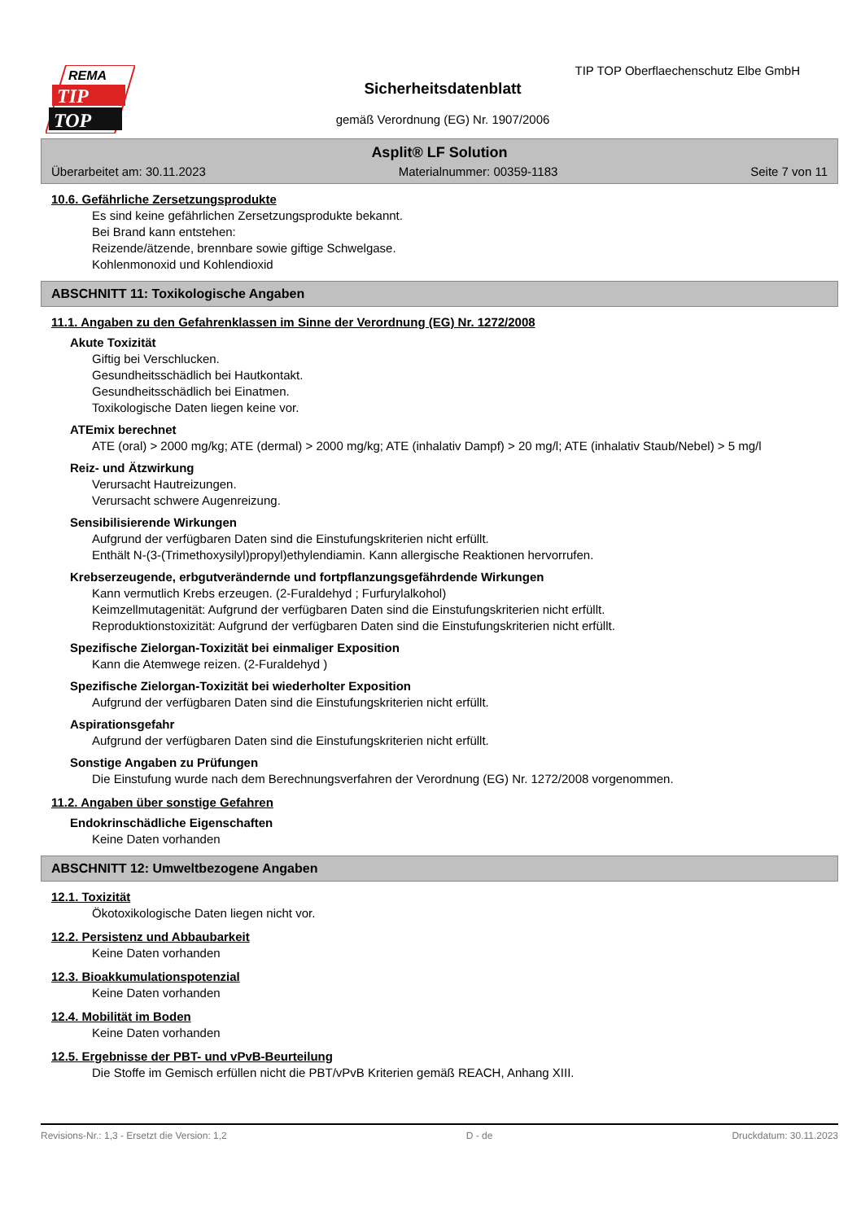REMA
TIP
TOP
TIP TOP Oberflaechenschutz Elbe GmbH
Sicherheitsdatenblatt
gemäß Verordnung (EG) Nr. 1907/2006
Asplit® LF Solution
Überarbeitet am: 30.11.2023 Materialnummer: 00359-1183 Seite 7 von 11
10.6. Gefährliche Zersetzungsprodukte
Es sind keine gefährlichen Zersetzungsprodukte bekannt.
Bei Brand kann entstehen:
Reizende/ätzende, brennbare sowie giftige Schwelgase.
Kohlenmonoxid und Kohlendioxid
ABSCHNITT 11: Toxikologische Angaben
11.1. Angaben zu den Gefahrenklassen im Sinne der Verordnung (EG) Nr. 1272/2008
Akute Toxizität
Giftig bei Verschlucken.
Gesundheitsschädlich bei Hautkontakt.
Gesundheitsschädlich bei Einatmen.
Toxikologische Daten liegen keine vor.
ATEmix berechnet
ATE (oral) > 2000 mg/kg; ATE (dermal) > 2000 mg/kg; ATE (inhalativ Dampf) > 20 mg/l; ATE (inhalativ Staub/Nebel) > 5 mg/l
Reiz- und Ätzwirkung
Verursacht Hautreizungen.
Verursacht schwere Augenreizung.
Sensibilisierende Wirkungen
Aufgrund der verfügbaren Daten sind die Einstufungskriterien nicht erfüllt.
Enthält N-(3-(Trimethoxysilyl)propyl)ethylendiamin. Kann allergische Reaktionen hervorrufen.
Krebserzeugende, erbgutverändernde und fortpflanzungsgefährdende Wirkungen
Kann vermutlich Krebs erzeugen. (2-Furaldehyd ; Furfurylalkohol)
Keimzellmutagenität: Aufgrund der verfügbaren Daten sind die Einstufungskriterien nicht erfüllt.
Reproduktionstoxizität: Aufgrund der verfügbaren Daten sind die Einstufungskriterien nicht erfüllt.
Spezifische Zielorgan-Toxizität bei einmaliger Exposition
Kann die Atemwege reizen. (2-Furaldehyd )
Spezifische Zielorgan-Toxizität bei wiederholter Exposition
Aufgrund der verfügbaren Daten sind die Einstufungskriterien nicht erfüllt.
Aspirationsgefahr
Aufgrund der verfügbaren Daten sind die Einstufungskriterien nicht erfüllt.
Sonstige Angaben zu Prüfungen
Die Einstufung wurde nach dem Berechnungsverfahren der Verordnung (EG) Nr. 1272/2008 vorgenommen.
11.2. Angaben über sonstige Gefahren
Endokrinschädliche Eigenschaften
Keine Daten vorhanden
ABSCHNITT 12: Umweltbezogene Angaben
12.1. Toxizität
Ökotoxikologische Daten liegen nicht vor.
12.2. Persistenz und Abbaubarkeit
Keine Daten vorhanden
12.3. Bioakkumulationspotenzial
Keine Daten vorhanden
12.4. Mobilität im Boden
Keine Daten vorhanden
12.5. Ergebnisse der PBT- und vPvB-Beurteilung
Die Stoffe im Gemisch erfüllen nicht die PBT/vPvB Kriterien gemäß REACH, Anhang XIII.
Revisions-Nr.: 1,3 - Ersetzt die Version: 1,2 D - de Druckdatum: 30.11.2023